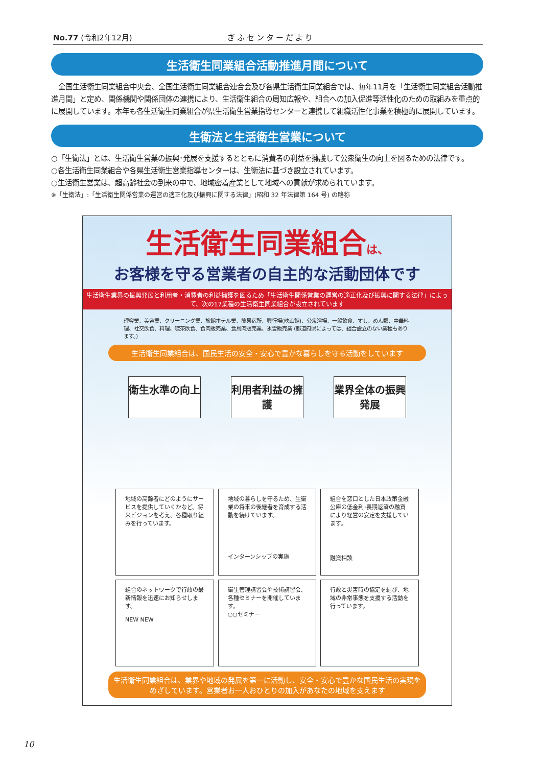No.77 (令和2年12月) ぎふセンターだより
生活衛生同業組合活動推進月間について
　全国生活衛生同業組合中央会、全国生活衛生同業組合連合会及び各県生活衛生同業組合では、毎年11月を「生活衛生同業組合活動推進月間」と定め、関係機関や関係団体の連携により、生活衛生組合の周知広報や、組合への加入促進等活性化のための取組みを重点的に展開しています。本年も各生活衛生同業組合が県生活衛生営業指導センターと連携して組織活性化事業を積極的に展開しています。
生衛法と生活衛生営業について
○「生衛法」とは、生活衛生営業の振興･発展を支援するとともに消費者の利益を擁護して公衆衛生の向上を図るための法律です。
○各生活衛生同業組合や各県生活衛生営業指導センターは、生衛法に基づき設立されています。
○生活衛生営業は、超高齢社会の到来の中で、地域密着産業として地域への貢献が求められています。
※「生衛法」:「生活衛生関係営業の運営の適正化及び振興に関する法律」(昭和 32 年法律第 164 号) の略称
生活衛生同業組合は、
お客様を守る営業者の自主的な活動団体です
生活衛生業界の振興発展と利用者・消費者の利益擁護を図るため「生活衛生関係営業の運営の適正化及び振興に関する法律」によって、次の17業種の生活衛生同業組合が設立されています
理容業、美容業、クリーニング業、旅館ホテル業、簡易宿所、興行場(映画館)、公衆浴場、一般飲食、すし、めん類、中華料理、社交飲食、料理、喫茶飲食、食肉販売業、食鳥肉販売業、氷雪販売業 (都道府県によっては、組合設立のない業種もあります。)
生活衛生同業組合は、国民生活の安全・安心で豊かな暮らしを守る活動をしています
衛生水準の向上 利用者利益の擁護
業界全体の振興発展
地域の高齢者にどのようにサービスを提供していくかなど、将来ビジョンを考え、各種取り組みを行っています。
地域の暮らしを守るため、生衛業の将来の後継者を育成する活動を続けています。
インターンシップの実施
組合を窓口とした日本政策金融公庫の低金利･長期返済の融資により経営の安定を支援しています。
融資相談
組合のネットワークで行政の最新情報を迅速にお知らせします。
NEW NEW
衛生管理講習会や技術講習会､各種セミナーを開催しています。
○○セミナー
行政と災害時の協定を結び、地域の非常事態を支援する活動を行っています。
生活衛生同業組合は、業界や地域の発展を第一に活動し、安全・安心で豊かな国民生活の実現をめざしています。営業者お一人おひとりの加入があなたの地域を支えます
10